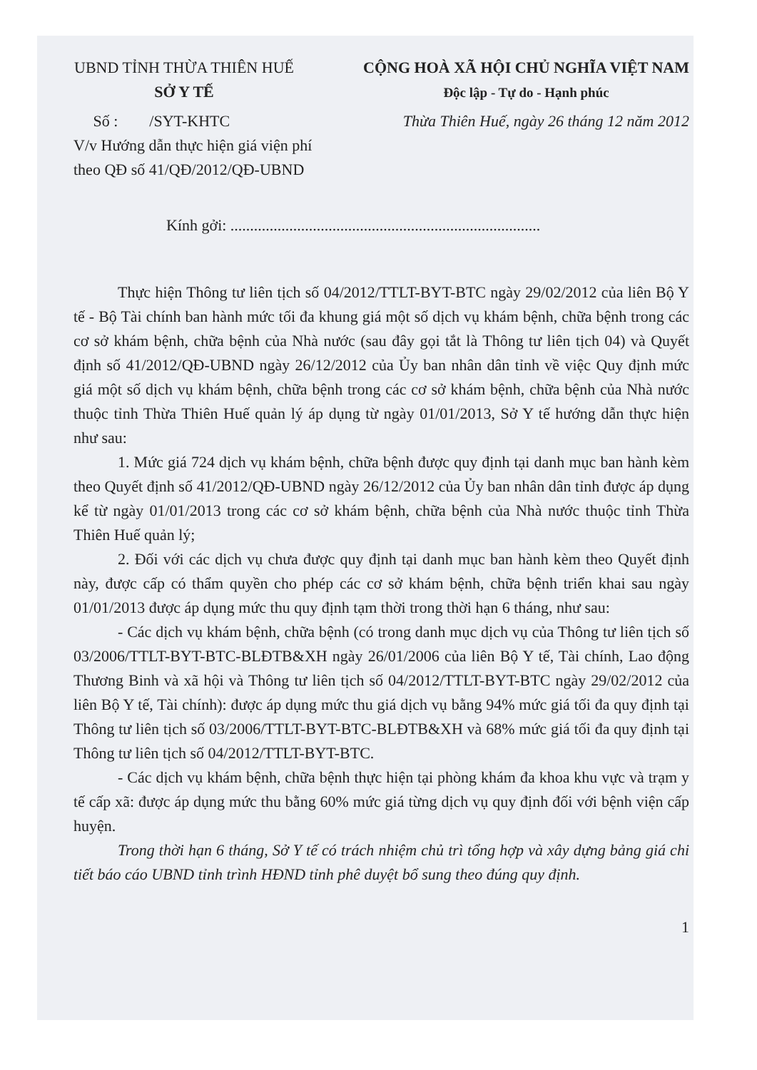UBND TỈNH THỪA THIÊN HUẾ
SỞ Y TẾ
CỘNG HOÀ XÃ HỘI CHỦ NGHĨA VIỆT NAM
Độc lập - Tự do - Hạnh phúc
Số : /SYT-KHTC Thừa Thiên Huế, ngày 26 tháng 12 năm 2012
V/v Hướng dẫn thực hiện giá viện phí
theo QĐ số 41/QĐ/2012/QĐ-UBND
Kính gởi: ...............................................................................
Thực hiện Thông tư liên tịch số 04/2012/TTLT-BYT-BTC ngày 29/02/2012 của liên Bộ Y tế - Bộ Tài chính ban hành mức tối đa khung giá một số dịch vụ khám bệnh, chữa bệnh trong các cơ sở khám bệnh, chữa bệnh của Nhà nước (sau đây gọi tắt là Thông tư liên tịch 04) và Quyết định số 41/2012/QĐ-UBND ngày 26/12/2012 của Ủy ban nhân dân tỉnh về việc Quy định mức giá một số dịch vụ khám bệnh, chữa bệnh trong các cơ sở khám bệnh, chữa bệnh của Nhà nước thuộc tỉnh Thừa Thiên Huế quản lý áp dụng từ ngày 01/01/2013, Sở Y tế hướng dẫn thực hiện như sau:
1. Mức giá 724 dịch vụ khám bệnh, chữa bệnh được quy định tại danh mục ban hành kèm theo Quyết định số 41/2012/QĐ-UBND ngày 26/12/2012 của Ủy ban nhân dân tỉnh được áp dụng kể từ ngày 01/01/2013 trong các cơ sở khám bệnh, chữa bệnh của Nhà nước thuộc tỉnh Thừa Thiên Huế quản lý;
2. Đối với các dịch vụ chưa được quy định tại danh mục ban hành kèm theo Quyết định này, được cấp có thẩm quyền cho phép các cơ sở khám bệnh, chữa bệnh triển khai sau ngày 01/01/2013 được áp dụng mức thu quy định tạm thời trong thời hạn 6 tháng, như sau:
- Các dịch vụ khám bệnh, chữa bệnh (có trong danh mục dịch vụ của Thông tư liên tịch số 03/2006/TTLT-BYT-BTC-BLĐTB&XH ngày 26/01/2006 của liên Bộ Y tế, Tài chính, Lao động Thương Binh và xã hội và Thông tư liên tịch số 04/2012/TTLT-BYT-BTC ngày 29/02/2012 của liên Bộ Y tế, Tài chính): được áp dụng mức thu giá dịch vụ bằng 94% mức giá tối đa quy định tại Thông tư liên tịch số 03/2006/TTLT-BYT-BTC-BLĐTB&XH và 68% mức giá tối đa quy định tại Thông tư liên tịch số 04/2012/TTLT-BYT-BTC.
- Các dịch vụ khám bệnh, chữa bệnh thực hiện tại phòng khám đa khoa khu vực và trạm y tế cấp xã: được áp dụng mức thu bằng 60% mức giá từng dịch vụ quy định đối với bệnh viện cấp huyện.
Trong thời hạn 6 tháng, Sở Y tế có trách nhiệm chủ trì tổng hợp và xây dựng bảng giá chi tiết báo cáo UBND tỉnh trình HĐND tỉnh phê duyệt bổ sung theo đúng quy định.
1